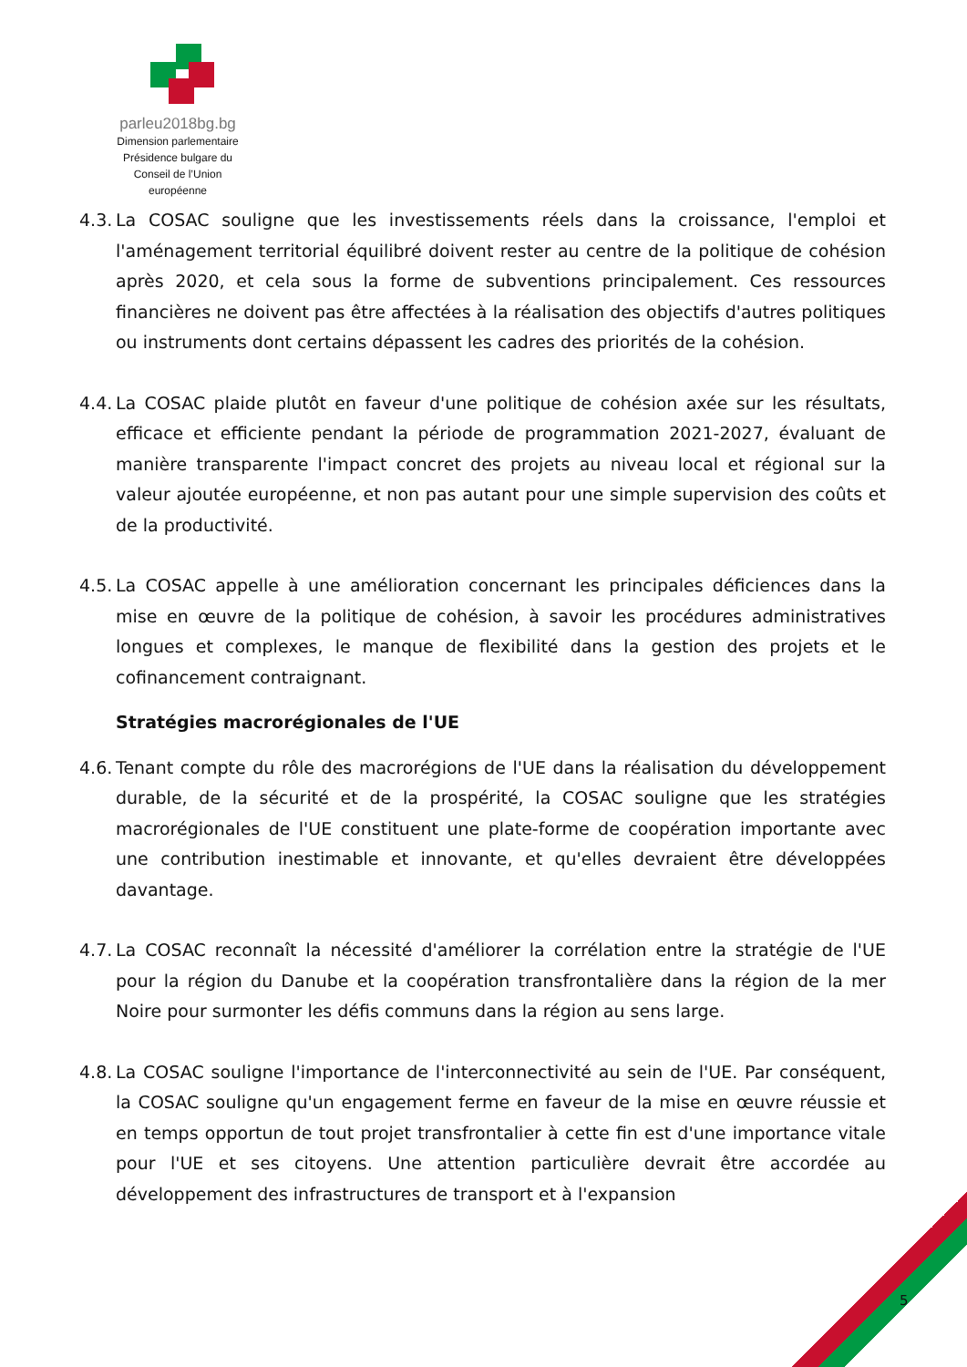parleu2018bg.bg
Dimension parlementaire
Présidence bulgare du
Conseil de l’Union européenne
4.3.
La COSAC souligne que les investissements réels dans la croissance, l'emploi et l'aménagement territorial équilibré doivent rester au centre de la politique de cohésion après 2020, et cela sous la forme de subventions principalement. Ces ressources financières ne doivent pas être affectées à la réalisation des objectifs d'autres politiques ou instruments dont certains dépassent les cadres des priorités de la cohésion.
4.4.
La COSAC plaide plutôt en faveur d'une politique de cohésion axée sur les résultats, efficace et efficiente pendant la période de programmation 2021-2027, évaluant de manière transparente l'impact concret des projets au niveau local et régional sur la valeur ajoutée européenne, et non pas autant pour une simple supervision des coûts et de la productivité.
4.5.
La COSAC appelle à une amélioration concernant les principales déficiences dans la mise en œuvre de la politique de cohésion, à savoir les procédures administratives longues et complexes, le manque de flexibilité dans la gestion des projets et le cofinancement contraignant.
Stratégies macrorégionales de l'UE
4.6.
Tenant compte du rôle des macrorégions de l'UE dans la réalisation du développement durable, de la sécurité et de la prospérité, la COSAC souligne que les stratégies macrorégionales de l'UE constituent une plate-forme de coopération importante avec une contribution inestimable et innovante, et qu'elles devraient être développées davantage.
4.7.
La COSAC reconnaît la nécessité d'améliorer la corrélation entre la stratégie de l'UE pour la région du Danube et la coopération transfrontalière dans la région de la mer Noire pour surmonter les défis communs dans la région au sens large.
4.8.
La COSAC souligne l'importance de l'interconnectivité au sein de l'UE. Par conséquent, la COSAC souligne qu'un engagement ferme en faveur de la mise en œuvre réussie et en temps opportun de tout projet transfrontalier à cette fin est d'une importance vitale pour l'UE et ses citoyens. Une attention particulière devrait être accordée au développement des infrastructures de transport et à l'expansion
5